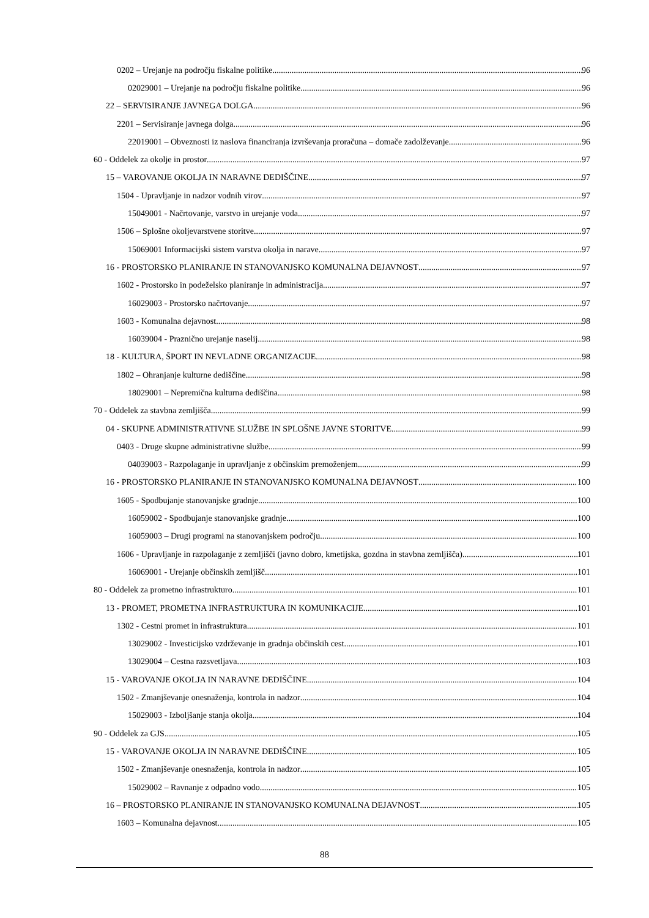0202 – Urejanje na področju fiskalne politike 96
02029001 – Urejanje na področju fiskalne politike 96
22 – SERVISIRANJE JAVNEGA DOLGA 96
2201 – Servisiranje javnega dolga 96
22019001 – Obveznosti iz naslova financiranja izvrševanja proračuna – domače zadolževanje 96
60 - Oddelek za okolje in prostor 97
15 – VAROVANJE OKOLJA IN NARAVNE DEDIŠČINE 97
1504 - Upravljanje in nadzor vodnih virov 97
15049001 - Načrtovanje, varstvo in urejanje voda 97
1506 – Splošne okoljevarstvene storitve 97
15069001 Informacijski sistem varstva okolja in narave 97
16 - PROSTORSKO PLANIRANJE IN STANOVANJSKO KOMUNALNA DEJAVNOST 97
1602 - Prostorsko in podeželsko planiranje in administracija 97
16029003 - Prostorsko načrtovanje 97
1603 - Komunalna dejavnost 98
16039004 - Praznično urejanje naselij 98
18 - KULTURA, ŠPORT IN NEVLADNE ORGANIZACIJE 98
1802 – Ohranjanje kulturne dediščine 98
18029001 – Nepremična kulturna dediščina 98
70 - Oddelek za stavbna zemljišča 99
04 - SKUPNE ADMINISTRATIVNE SLUŽBE IN SPLOŠNE JAVNE STORITVE 99
0403 - Druge skupne administrativne službe 99
04039003 - Razpolaganje in upravljanje z občinskim premoženjem 99
16 - PROSTORSKO PLANIRANJE IN STANOVANJSKO KOMUNALNA DEJAVNOST 100
1605 - Spodbujanje stanovanjske gradnje 100
16059002 - Spodbujanje stanovanjske gradnje 100
16059003 – Drugi programi na stanovanjskem področju 100
1606 - Upravljanje in razpolaganje z zemljišči (javno dobro, kmetijska, gozdna in stavbna zemljišča) 101
16069001 - Urejanje občinskih zemljišč 101
80 - Oddelek za prometno infrastrukturo 101
13 - PROMET, PROMETNA INFRASTRUKTURA IN KOMUNIKACIJE 101
1302 - Cestni promet in infrastruktura 101
13029002 - Investicijsko vzdrževanje in gradnja občinskih cest 101
13029004 – Cestna razsvetljava 103
15 - VAROVANJE OKOLJA IN NARAVNE DEDIŠČINE 104
1502 - Zmanjševanje onesnaženja, kontrola in nadzor 104
15029003 - Izboljšanje stanja okolja 104
90 - Oddelek za GJS 105
15 - VAROVANJE OKOLJA IN NARAVNE DEDIŠČINE 105
1502 - Zmanjševanje onesnaženja, kontrola in nadzor 105
15029002 – Ravnanje z odpadno vodo 105
16 – PROSTORSKO PLANIRANJE IN STANOVANJSKO KOMUNALNA DEJAVNOST 105
1603 – Komunalna dejavnost 105
88